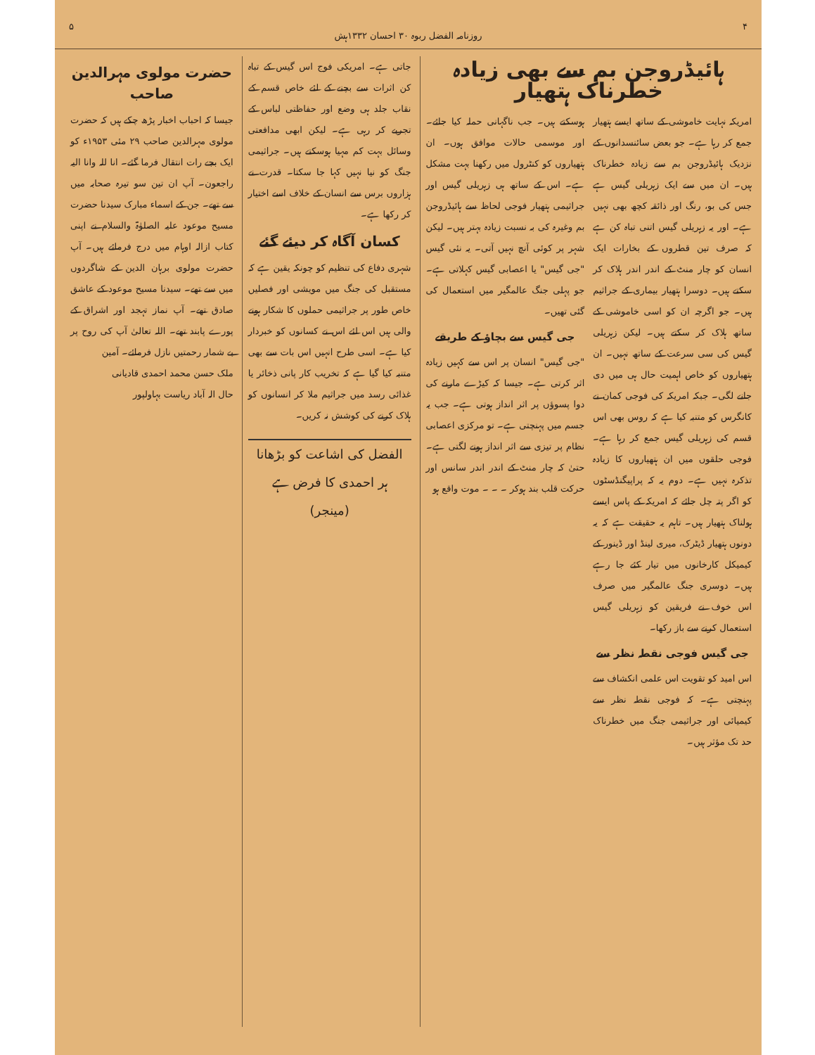۴ روزنامہ الفضل ربوہ ۳۰ احسان ۱۳۳۲ہش ۵
ہائیڈروجن بم سے بھی زیادہ خطرناک ہتھیار
امریکہ نہایت خاموشی کے ساتھ ایسے ہتھیار جمع کر رہا ہے۔ جو بعض سائنسدانوں کے نزدیک ہائیڈروجن بم سے زیادہ خطرناک ہیں۔ ان میں سے ایک زہریلی گیس ہے جس کی بو، رنگ اور ذائقہ کچھ بھی نہیں ہے۔ اور یہ زہریلی گیس اتنی تباہ کن ہے کہ صرف تین قطروں کے بخارات ایک انسان کو چار منٹ کے اندر اندر ہلاک کر سکتے ہیں۔ دوسرا ہتھیار بیماری کے جراثیم ہیں۔ جو اگرچہ ان کو اسی خاموشی کے ساتھ ہلاک کر سکتے ہیں۔ لیکن زہریلی گیس کی سی سرعت کے ساتھ نہیں۔ ان ہتھیاروں کو خاص اہمیت حال ہی میں دی جانے لگی۔ جبکہ امریکہ کی فوجی کمان نے کانگرس کو متنبہ کیا ہے کہ روس بھی اس قسم کی زہریلی گیس جمع کر رہا ہے۔ فوجی حلقوں میں ان ہتھیاروں کا زیادہ تذکرہ نہیں ہے۔ دوم یہ کہ پراپیگنڈسٹوں کو اگر پتہ چل جائے کہ امریکہ کے پاس ایسے ہولناک ہتھیار ہیں۔ تاہم یہ حقیقت ہے کہ یہ دونوں ہتھیار ڈیٹرک، میری لینڈ اور ڈینور کے کیمیکل کارخانوں میں تیار کئے جا رہے ہیں۔ دوسری جنگ عالمگیر میں صرف اس خوف نے فریقین کو زہریلی گیس استعمال کرنے سے باز رکھا۔
جی گیس فوجی نقطہ نظر سے
اس امید کو تقویت اس علمی انکشاف سے پہنچتی ہے۔ کہ فوجی نقطہ نظر سے کیمیائی اور جراثیمی جنگ میں خطرناک حد تک مؤثر ہیں۔
ہوسکتے ہیں۔ جب ناگہانی حملہ کیا جائے۔ اور موسمی حالات موافق ہوں۔ ان ہتھیاروں کو کنٹرول میں رکھنا بہت مشکل ہے۔ اس کے ساتھ ہی زہریلی گیس اور جراثیمی ہتھیار فوجی لحاظ سے ہائیڈروجن بم وغیرہ کی بہ نسبت زیادہ بہتر ہیں۔ لیکن شہر پر کوئی آنچ نہیں آتی۔ یہ نئی گیس "جی گیس" یا اعصابی گیس کہلاتی ہے۔ جو پہلی جنگ عالمگیر میں استعمال کی گئی تھیں۔
جی گیس سے بچاؤ کے طریقے
"جی گیس" انسان پر اس سے کہیں زیادہ اثر کرتی ہے۔ جیسا کہ کیڑے مارنے کی دوا پسوؤں پر اثر انداز ہوتی ہے۔ جب یہ جسم میں پہنچتی ہے۔ تو مرکزی اعصابی نظام پر تیزی سے اثر انداز ہونے لگتی ہے۔ حتیٰ کہ چار منٹ کے اندر اندر سانس اور حرکت قلب بند ہوکر ۔ ۔ ۔ موت واقع ہو
جاتی ہے۔ امریکی فوج اس گیس کے تباہ کن اثرات سے بچنے کے لئے خاص قسم کے نقاب جلد ہی وضع اور حفاظتی لباس کے تجربے کر رہی ہے۔ لیکن ابھی مدافعتی وسائل بہت کم مہیا ہوسکتے ہیں۔ جراثیمی جنگ کو نیا نہیں کہا جا سکتا۔ قدرت نے ہزاروں برس سے انسان کے خلاف اسے اختیار کر رکھا ہے۔
کسان آگاہ کر دیئے گئے
شہری دفاع کی تنظیم کو چونکہ یقین ہے کہ مستقبل کی جنگ میں مویشی اور فصلیں خاص طور پر جراثیمی حملوں کا شکار ہونے والی ہیں اس لئے اس نے کسانوں کو خبردار کیا ہے۔ اسی طرح انہیں اس بات سے بھی متنبہ کیا گیا ہے کہ تخریب کار پانی ذخائر یا غذائی رسد میں جراثیم ملا کر انسانوں کو ہلاک کرنے کی کوشش نہ کریں۔
الفضل کی اشاعت کو بڑھانا
ہر احمدی کا فرض ہے
(مینجر)
حضرت مولوی مہرالدین صاحب
جیسا کہ احباب اخبار پڑھ چکے ہیں کہ حضرت مولوی مہرالدین صاحب ۲۹ مئی ۱۹۵۳ء کو ایک بجے رات انتقال فرما گئے۔ انا للہ وانا الیہ راجعون۔ آپ ان تین سو تیرہ صحابہ میں سے تھے۔ جن کے اسماء مبارک سیدنا حضرت مسیح موعود علیہ الصلوٰۃ والسلام نے اپنی کتاب ازالہ اوہام میں درج فرمائے ہیں۔ آپ حضرت مولوی برہان الدین کے شاگردوں میں سے تھے۔ سیدنا مسیح موعود کے عاشق صادق تھے۔ آپ نماز تہجد اور اشراق کے پورے پابند تھے۔ اللہ تعالیٰ آپ کی روح پر بے شمار رحمتیں نازل فرمائے۔ آمین
ملک حسن محمد احمدی قادیانی
حال الہ آباد ریاست بہاولپور